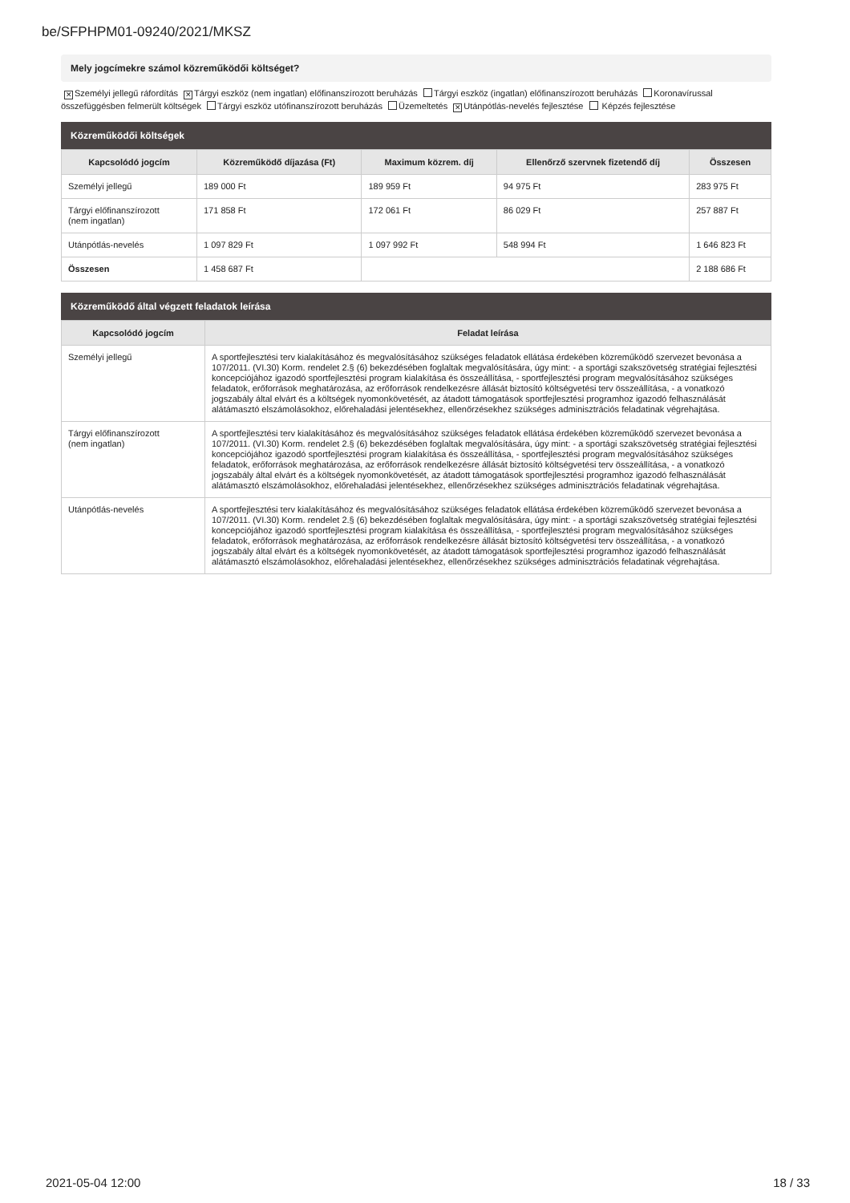be/SFPHPM01-09240/2021/MKSZ
Mely jogcímekre számol közreműködői költséget?
✕ Személyi jellegű ráfordítás ✕ Tárgyi eszköz (nem ingatlan) előfinanszírozott beruházás Tárgyi eszköz (ingatlan) előfinanszírozott beruházás Koronavírussal összefüggésben felmerült költségek Tárgyi eszköz utófinanszírozott beruházás Üzemeltetés ✕ Utánpótlás-nevelés fejlesztése Képzés fejlesztése
Közreműködői költségek
| Kapcsolódó jogcím | Közreműködő díjazása (Ft) | Maximum közrem. díj | Ellenőrző szervnek fizetendő díj | Összesen |
| --- | --- | --- | --- | --- |
| Személyi jellegű | 189 000 Ft | 189 959 Ft | 94 975 Ft | 283 975 Ft |
| Tárgyi előfinanszírozott (nem ingatlan) | 171 858 Ft | 172 061 Ft | 86 029 Ft | 257 887 Ft |
| Utánpótlás-nevelés | 1 097 829 Ft | 1 097 992 Ft | 548 994 Ft | 1 646 823 Ft |
| Összesen | 1 458 687 Ft | | | 2 188 686 Ft |
Közreműködő által végzett feladatok leírása
| Kapcsolódó jogcím | Feladat leírása |
| --- | --- |
| Személyi jellegű | A sportfejlesztési terv kialakításához és megvalósításához szükséges feladatok ellátása érdekében közreműködő szervezet bevonása a 107/2011. (VI.30) Korm. rendelet 2.§ (6) bekezdésében foglaltak megvalósítására, úgy mint: - a sportági szakszövetség stratégiai fejlesztési koncepciójához igazodó sportfejlesztési program kialakítása és összeállítása, - sportfejlesztési program megvalósításához szükséges feladatok, erőforrások meghatározása, az erőforrások rendelkezésre állását biztosító költségvetési terv összeállítása, - a vonatkozó jogszabály által elvárt és a költségek nyomonkövetését, az átadott támogatások sportfejlesztési programhoz igazodó felhasználását alátámasztó elszámolásokhoz, előrehaladási jelentésekhez, ellenőrzésekhez szükséges adminisztrációs feladatinak végrehajtása. |
| Tárgyi előfinanszírozott (nem ingatlan) | A sportfejlesztési terv kialakításához és megvalósításához szükséges feladatok ellátása érdekében közreműködő szervezet bevonása a 107/2011. (VI.30) Korm. rendelet 2.§ (6) bekezdésében foglaltak megvalósítására, úgy mint: - a sportági szakszövetség stratégiai fejlesztési koncepciójához igazodó sportfejlesztési program kialakítása és összeállítása, - sportfejlesztési program megvalósításához szükséges feladatok, erőforrások meghatározása, az erőforrások rendelkezésre állását biztosító költségvetési terv összeállítása, - a vonatkozó jogszabály által elvárt és a költségek nyomonkövetését, az átadott támogatások sportfejlesztési programhoz igazodó felhasználását alátámasztó elszámolásokhoz, előrehaladási jelentésekhez, ellenőrzésekhez szükséges adminisztrációs feladatinak végrehajtása. |
| Utánpótlás-nevelés | A sportfejlesztési terv kialakításához és megvalósításához szükséges feladatok ellátása érdekében közreműködő szervezet bevonása a 107/2011. (VI.30) Korm. rendelet 2.§ (6) bekezdésében foglaltak megvalósítására, úgy mint: - a sportági szakszövetség stratégiai fejlesztési koncepciójához igazodó sportfejlesztési program kialakítása és összeállítása, - sportfejlesztési program megvalósításához szükséges feladatok, erőforrások meghatározása, az erőforrások rendelkezésre állását biztosító költségvetési terv összeállítása, - a vonatkozó jogszabály által elvárt és a költségek nyomonkövetését, az átadott támogatások sportfejlesztési programhoz igazodó felhasználását alátámasztó elszámolásokhoz, előrehaladási jelentésekhez, ellenőrzésekhez szükséges adminisztrációs feladatinak végrehajtása. |
2021-05-04 12:00 18 / 33